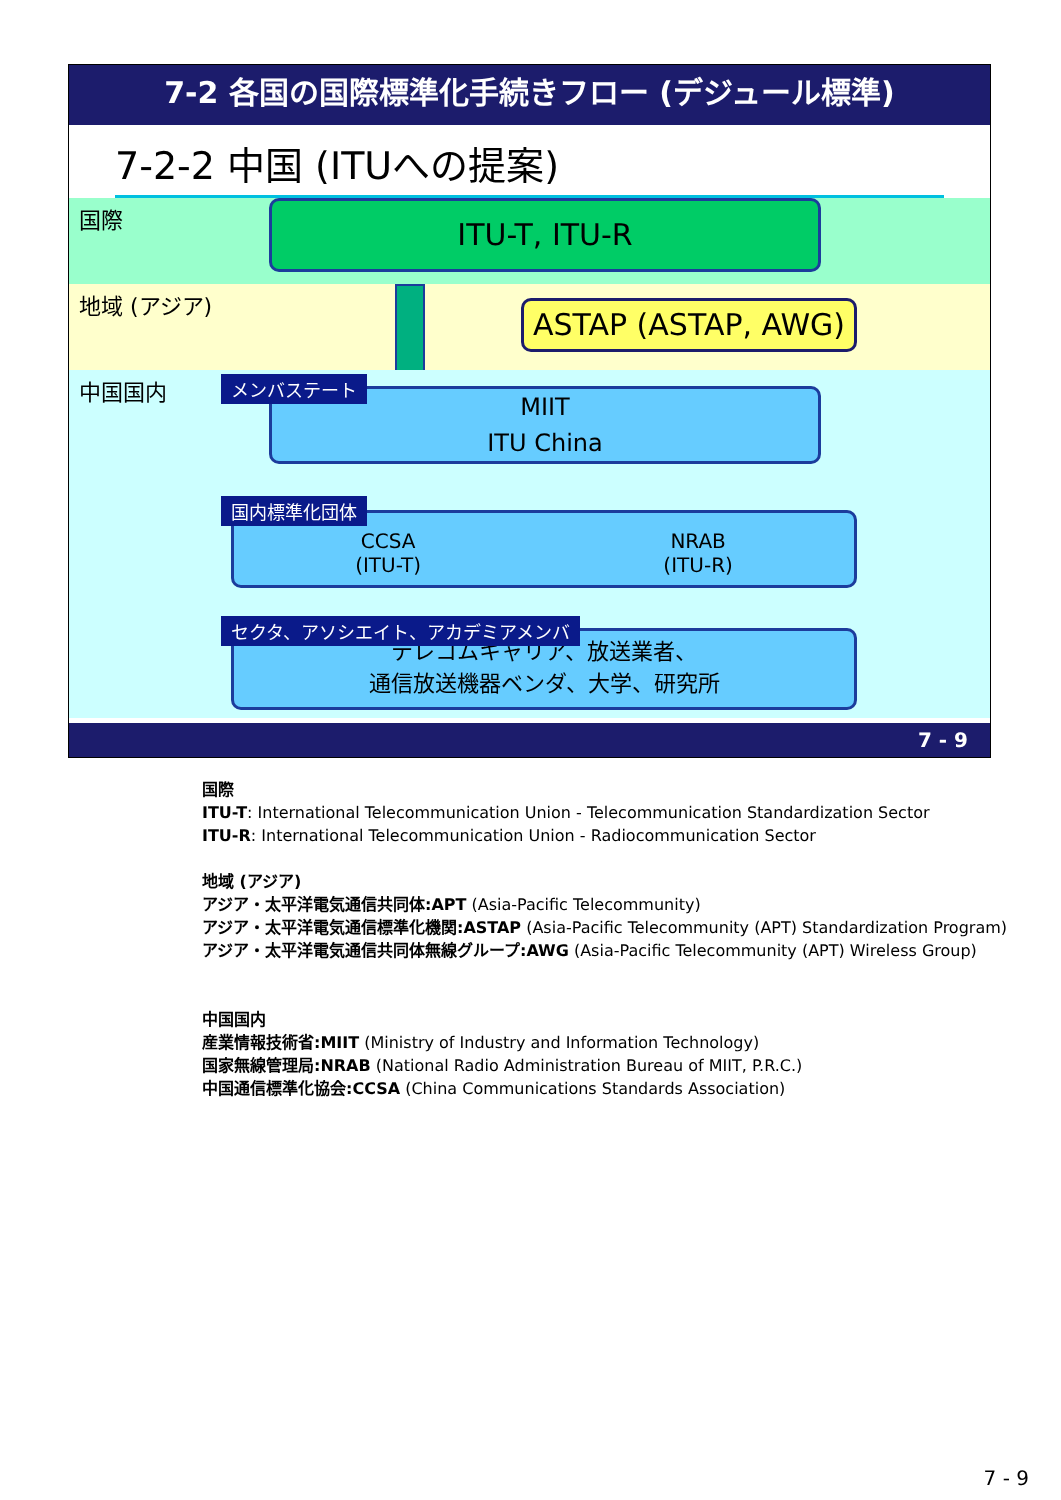7-2 各国の国際標準化手続きフロー (デジュール標準)
7-2-2 中国 (ITUへの提案)
国際
ITU-T, ITU-R
地域 (アジア)
ASTAP (ASTAP, AWG)
中国国内
MIIT
ITU China
メンバステート
CCSA
(ITU-T)
NRAB
(ITU-R)
国内標準化団体
テレコムキャリア、放送業者、
通信放送機器ベンダ、大学、研究所
セクタ、アソシエイト、アカデミアメンバ
7 - 9
国際
ITU-T: International Telecommunication Union - Telecommunication Standardization Sector
ITU-R: International Telecommunication Union - Radiocommunication Sector
地域 (アジア)
アジア・太平洋電気通信共同体:APT (Asia-Pacific Telecommunity)
アジア・太平洋電気通信標準化機関:ASTAP (Asia-Pacific Telecommunity (APT) Standardization Program)
アジア・太平洋電気通信共同体無線グループ:AWG (Asia-Pacific Telecommunity (APT) Wireless Group)
中国国内
産業情報技術省:MIIT (Ministry of Industry and Information Technology)
国家無線管理局:NRAB (National Radio Administration Bureau of MIIT, P.R.C.)
中国通信標準化協会:CCSA (China Communications Standards Association)
7 - 9